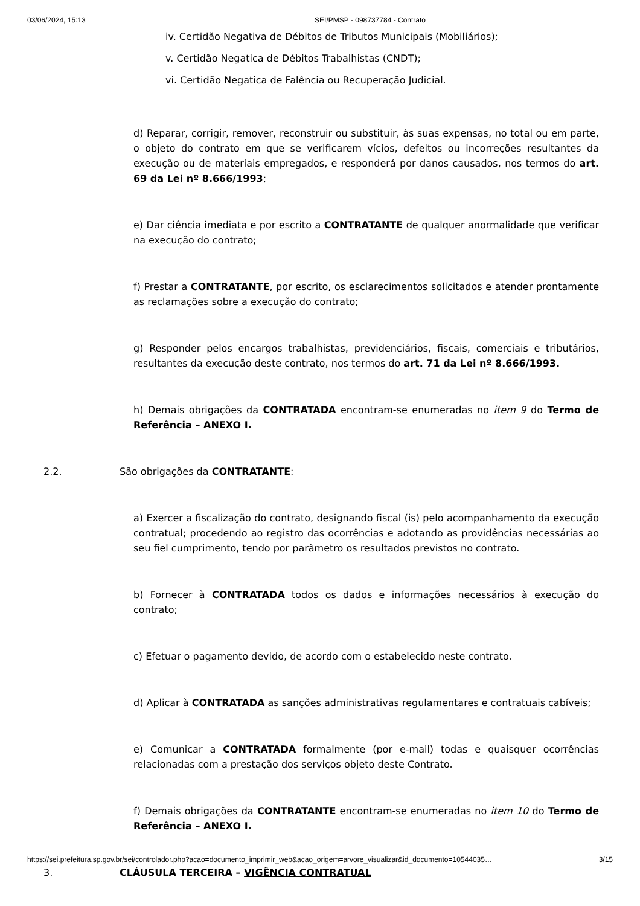03/06/2024, 15:13 SEI/PMSP - 098737784 - Contrato
iv. Certidão Negativa de Débitos de Tributos Municipais (Mobiliários);
v. Certidão Negatica de Débitos Trabalhistas (CNDT);
vi. Certidão Negatica de Falência ou Recuperação Judicial.
d) Reparar, corrigir, remover, reconstruir ou substituir, às suas expensas, no total ou em parte, o objeto do contrato em que se verificarem vícios, defeitos ou incorreções resultantes da execução ou de materiais empregados, e responderá por danos causados, nos termos do art. 69 da Lei nº 8.666/1993;
e) Dar ciência imediata e por escrito a CONTRATANTE de qualquer anormalidade que verificar na execução do contrato;
f) Prestar a CONTRATANTE, por escrito, os esclarecimentos solicitados e atender prontamente as reclamações sobre a execução do contrato;
g) Responder pelos encargos trabalhistas, previdenciários, fiscais, comerciais e tributários, resultantes da execução deste contrato, nos termos do art. 71 da Lei nº 8.666/1993.
h) Demais obrigações da CONTRATADA encontram-se enumeradas no item 9 do Termo de Referência – ANEXO I.
2.2. São obrigações da CONTRATANTE:
a) Exercer a fiscalização do contrato, designando fiscal (is) pelo acompanhamento da execução contratual; procedendo ao registro das ocorrências e adotando as providências necessárias ao seu fiel cumprimento, tendo por parâmetro os resultados previstos no contrato.
b) Fornecer à CONTRATADA todos os dados e informações necessários à execução do contrato;
c) Efetuar o pagamento devido, de acordo com o estabelecido neste contrato.
d) Aplicar à CONTRATADA as sanções administrativas regulamentares e contratuais cabíveis;
e) Comunicar a CONTRATADA formalmente (por e-mail) todas e quaisquer ocorrências relacionadas com a prestação dos serviços objeto deste Contrato.
f) Demais obrigações da CONTRATANTE encontram-se enumeradas no item 10 do Termo de Referência – ANEXO I.
3. CLÁUSULA TERCEIRA – VIGÊNCIA CONTRATUAL
https://sei.prefeitura.sp.gov.br/sei/controlador.php?acao=documento_imprimir_web&acao_origem=arvore_visualizar&id_documento=10544035… 3/15